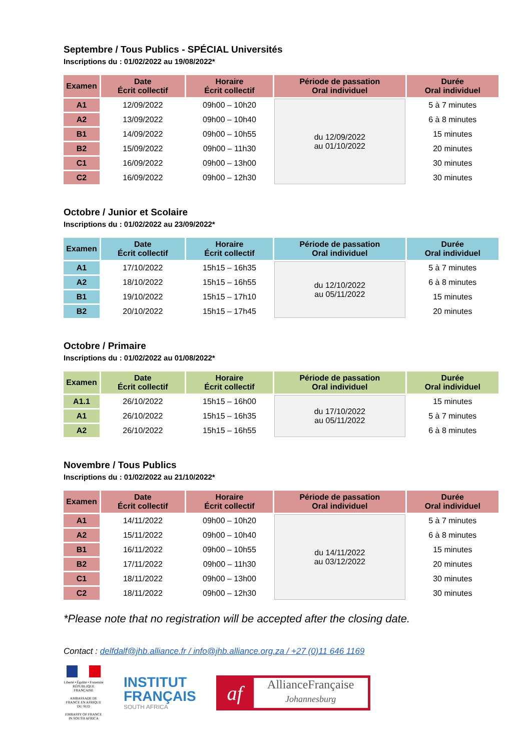Septembre / Tous Publics - SPÉCIAL Universités
Inscriptions du : 01/02/2022 au 19/08/2022*
| Examen | Date Écrit collectif | Horaire Écrit collectif | Période de passation Oral individuel | Durée Oral individuel |
| --- | --- | --- | --- | --- |
| A1 | 12/09/2022 | 09h00 – 10h20 | du 12/09/2022 au 01/10/2022 | 5 à 7 minutes |
| A2 | 13/09/2022 | 09h00 – 10h40 | | 6 à 8 minutes |
| B1 | 14/09/2022 | 09h00 – 10h55 | | 15 minutes |
| B2 | 15/09/2022 | 09h00 – 11h30 | | 20 minutes |
| C1 | 16/09/2022 | 09h00 – 13h00 | | 30 minutes |
| C2 | 16/09/2022 | 09h00 – 12h30 | | 30 minutes |
Octobre / Junior et Scolaire
Inscriptions du : 01/02/2022 au 23/09/2022*
| Examen | Date Écrit collectif | Horaire Écrit collectif | Période de passation Oral individuel | Durée Oral individuel |
| --- | --- | --- | --- | --- |
| A1 | 17/10/2022 | 15h15 – 16h35 | du 12/10/2022 au 05/11/2022 | 5 à 7 minutes |
| A2 | 18/10/2022 | 15h15 – 16h55 | | 6 à 8 minutes |
| B1 | 19/10/2022 | 15h15 – 17h10 | | 15 minutes |
| B2 | 20/10/2022 | 15h15 – 17h45 | | 20 minutes |
Octobre / Primaire
Inscriptions du : 01/02/2022 au 01/08/2022*
| Examen | Date Écrit collectif | Horaire Écrit collectif | Période de passation Oral individuel | Durée Oral individuel |
| --- | --- | --- | --- | --- |
| A1.1 | 26/10/2022 | 15h15 – 16h00 | du 17/10/2022 au 05/11/2022 | 15 minutes |
| A1 | 26/10/2022 | 15h15 – 16h35 | | 5 à 7 minutes |
| A2 | 26/10/2022 | 15h15 – 16h55 | | 6 à 8 minutes |
Novembre / Tous Publics
Inscriptions du : 01/02/2022 au 21/10/2022*
| Examen | Date Écrit collectif | Horaire Écrit collectif | Période de passation Oral individuel | Durée Oral individuel |
| --- | --- | --- | --- | --- |
| A1 | 14/11/2022 | 09h00 – 10h20 | du 14/11/2022 au 03/12/2022 | 5 à 7 minutes |
| A2 | 15/11/2022 | 09h00 – 10h40 | | 6 à 8 minutes |
| B1 | 16/11/2022 | 09h00 – 10h55 | | 15 minutes |
| B2 | 17/11/2022 | 09h00 – 11h30 | | 20 minutes |
| C1 | 18/11/2022 | 09h00 – 13h00 | | 30 minutes |
| C2 | 18/11/2022 | 09h00 – 12h30 | | 30 minutes |
*Please note that no registration will be accepted after the closing date.
Contact : delfdalf@jhb.alliance.fr / info@jhb.alliance.org.za / +27 (0)11 646 1169
Liberté • Égalité • Fraternité
RÉPUBLIQUE FRANÇAISE
AMBASSADE DE FRANCE EN AFRIQUE DU SUD
EMBASSY OF FRANCE IN SOUTH AFRICA
INSTITUT
FRANÇAIS
SOUTH AFRICA
af
AllianceFrançaise
Johannesburg